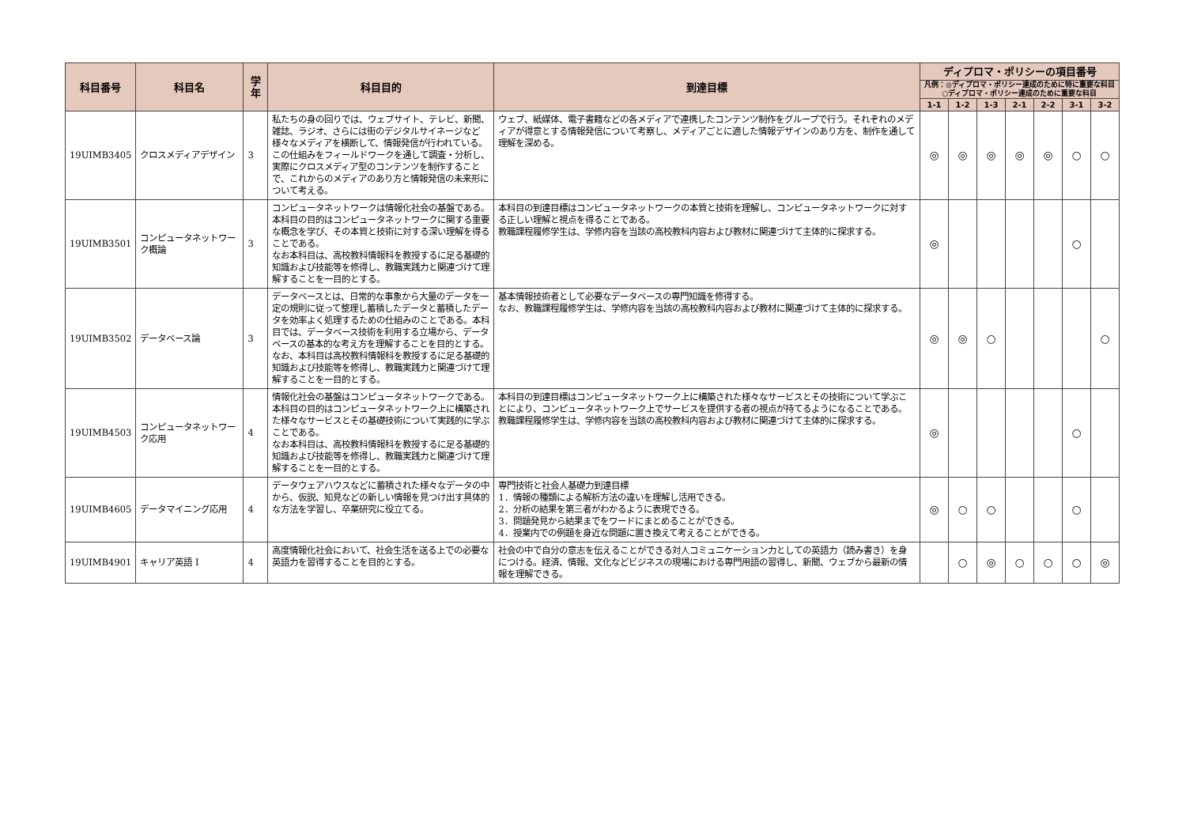| 科目番号 | 科目名 | 学年 | 科目目的 | 到達目標 | ディプロマ・ポリシーの項目番号 | | | | | | |
| --- | --- | --- | --- | --- | --- | --- | --- | --- | --- | --- | --- |
| | | | | | 凡例：◎ディプロマ・ポリシー達成のために特に重要な科目 ○ディプロマ・ポリシー達成のために重要な科目 | | | | | | |
| | | | | | 1-1 | 1-2 | 1-3 | 2-1 | 2-2 | 3-1 | 3-2 |
| 19UIMB3405 | クロスメディアデザイン | 3 | 私たちの身の回りでは、ウェブサイト、テレビ、新聞、雑誌、ラジオ、さらには街のデジタルサイネージなど様々なメディアを横断して、情報発信が行われている。この仕組みをフィールドワークを通して調査・分析し、実際にクロスメディア型のコンテンツを制作することで、これからのメディアのあり方と情報発信の未来形について考える。 | ウェブ、紙媒体、電子書籍などの各メディアで連携したコンテンツ制作をグループで行う。それぞれのメディアが得意とする情報発信について考察し、メディアごとに適した情報デザインのあり方を、制作を通して理解を深める。 | ◎ | ◎ | ◎ | ◎ | ◎ | ○ | ○ |
| 19UIMB3501 | コンピュータネットワーク概論 | 3 | コンピュータネットワークは情報化社会の基盤である。 本科目の目的はコンピュータネットワークに関する重要な概念を学び、その本質と技術に対する深い理解を得ることである。 なお本科目は、高校教科情報科を教授するに足る基礎的知識および技能等を修得し、教職実践力と関連づけて理解することを一目的とする。 | 本科目の到達目標はコンピュータネットワークの本質と技術を理解し、コンピュータネットワークに対する正しい理解と視点を得ることである。 教職課程履修学生は、学修内容を当該の高校教科内容および教材に関連づけて主体的に探求する。 | ◎ | | | | | ○ | |
| 19UIMB3502 | データベース論 | 3 | データベースとは、日常的な事象から大量のデータを一定の規則に従って整理し蓄積したデータと蓄積したデータを効率よく処理するための仕組みのことである。本科目では、データベース技術を利用する立場から、データベースの基本的な考え方を理解することを目的とする。 なお、本科目は高校教科情報科を教授するに足る基礎的知識および技能等を修得し、教職実践力と関連づけて理解することを一目的とする。 | 基本情報技術者として必要なデータベースの専門知識を修得する。 なお、教職課程履修学生は、学修内容を当該の高校教科内容および教材に関連づけて主体的に探求する。 | ◎ | ◎ | ○ | | | | ○ |
| 19UIMB4503 | コンピュータネットワーク応用 | 4 | 情報化社会の基盤はコンピュータネットワークである。本科目の目的はコンピュータネットワーク上に構築された様々なサービスとその基礎技術について実践的に学ぶことである。 なお本科目は、高校教科情報科を教授するに足る基礎的知識および技能等を修得し、教職実践力と関連づけて理解することを一目的とする。 | 本科目の到達目標はコンピュータネットワーク上に構築された様々なサービスとその技術について学ぶことにより、コンピュータネットワーク上でサービスを提供する者の視点が持てるようになることである。 教職課程履修学生は、学修内容を当該の高校教科内容および教材に関連づけて主体的に探求する。 | ◎ | | | | | ○ | |
| 19UIMB4605 | データマイニング応用 | 4 | データウェアハウスなどに蓄積された様々なデータの中から、仮説、知見などの新しい情報を見つけ出す具体的な方法を学習し、卒業研究に役立てる。 | 専門技術と社会人基礎力到達目標 1．情報の種類による解析方法の違いを理解し活用できる。 2．分析の結果を第三者がわかるように表現できる。 3．問題発見から結果までをワードにまとめることができる。 4．授業内での例題を身近な問題に置き換えて考えることができる。 | ◎ | ○ | ○ | | | ○ | |
| 19UIMB4901 | キャリア英語 I | 4 | 高度情報化社会において、社会生活を送る上での必要な英語力を習得することを目的とする。 | 社会の中で自分の意志を伝えることができる対人コミュニケーション力としての英語力（読み書き）を身につける。経済、情報、文化などビジネスの現場における専門用語の習得し、新聞、ウェブから最新の情報を理解できる。 | | ○ | ◎ | ○ | ○ | ○ | ◎ |